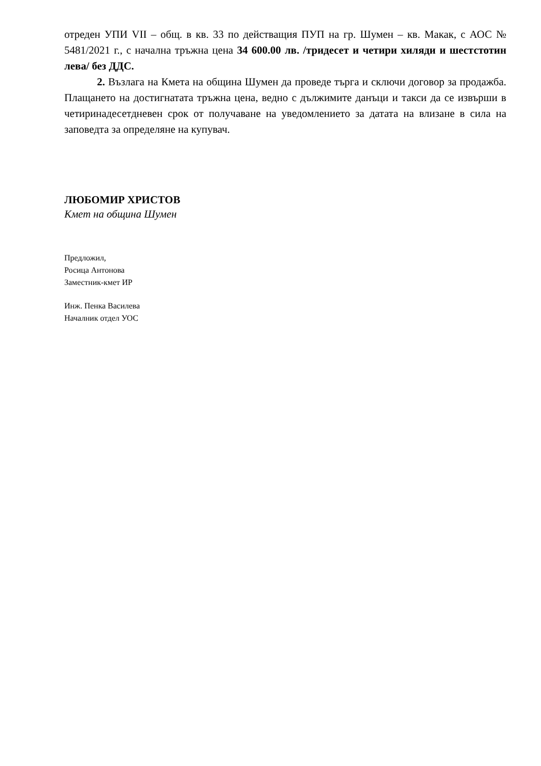отреден УПИ VII – общ. в кв. 33 по действащия ПУП на гр. Шумен – кв. Макак, с АОС № 5481/2021 г., с начална тръжна цена 34 600.00 лв. /тридесет и четири хиляди и шестстотин лева/ без ДДС.
2. Възлага на Кмета на община Шумен да проведе търга и сключи договор за продажба. Плащането на достигнатата тръжна цена, ведно с дължимите данъци и такси да се извърши в четиринадесетдневен срок от получаване на уведомлението за датата на влизане в сила на заповедта за определяне на купувач.
ЛЮБОМИР ХРИСТОВ
Кмет на община Шумен
Предложил,
Росица Антонова
Заместник-кмет ИР
Инж. Пенка Василева
Началник отдел УОС